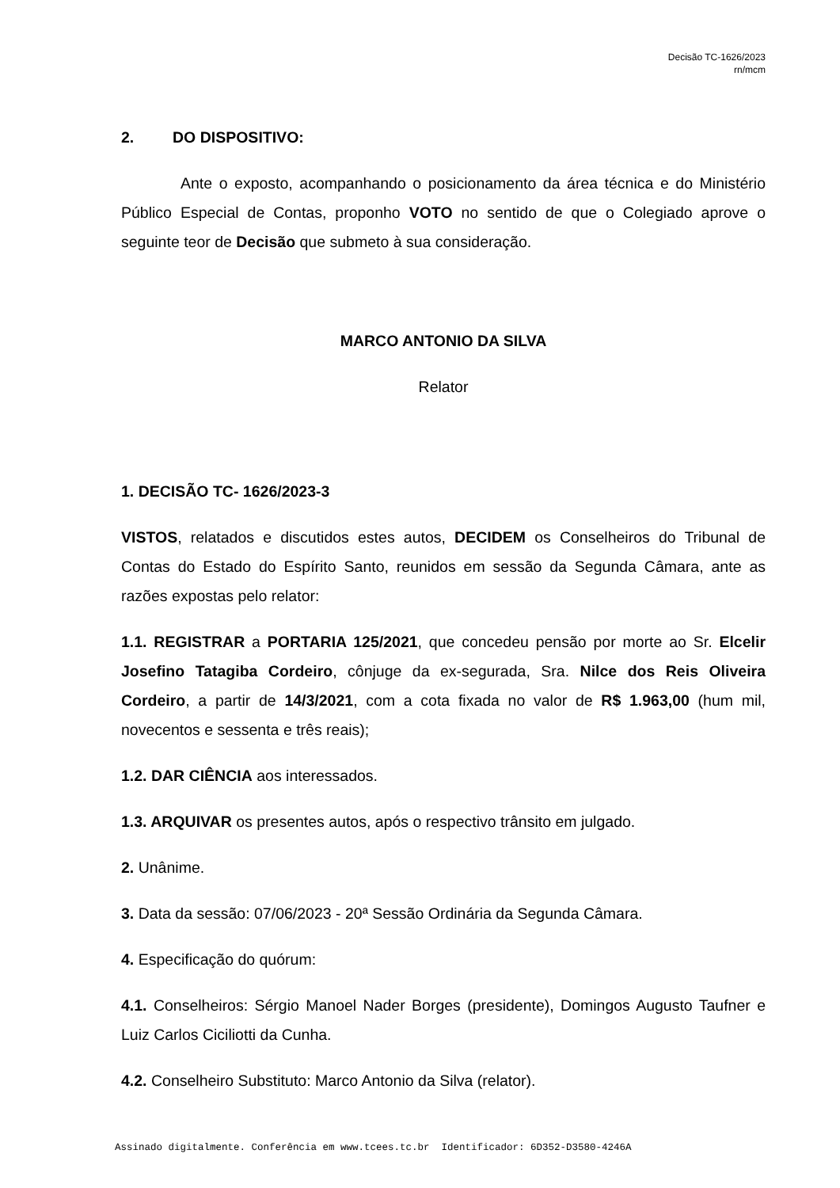Decisão TC-1626/2023
rn/mcm
2. DO DISPOSITIVO:
Ante o exposto, acompanhando o posicionamento da área técnica e do Ministério Público Especial de Contas, proponho VOTO no sentido de que o Colegiado aprove o seguinte teor de Decisão que submeto à sua consideração.
MARCO ANTONIO DA SILVA
Relator
1. DECISÃO TC- 1626/2023-3
VISTOS, relatados e discutidos estes autos, DECIDEM os Conselheiros do Tribunal de Contas do Estado do Espírito Santo, reunidos em sessão da Segunda Câmara, ante as razões expostas pelo relator:
1.1. REGISTRAR a PORTARIA 125/2021, que concedeu pensão por morte ao Sr. Elcelir Josefino Tatagiba Cordeiro, cônjuge da ex-segurada, Sra. Nilce dos Reis Oliveira Cordeiro, a partir de 14/3/2021, com a cota fixada no valor de R$ 1.963,00 (hum mil, novecentos e sessenta e três reais);
1.2. DAR CIÊNCIA aos interessados.
1.3. ARQUIVAR os presentes autos, após o respectivo trânsito em julgado.
2. Unânime.
3. Data da sessão: 07/06/2023 - 20ª Sessão Ordinária da Segunda Câmara.
4. Especificação do quórum:
4.1. Conselheiros: Sérgio Manoel Nader Borges (presidente), Domingos Augusto Taufner e Luiz Carlos Ciciliotti da Cunha.
4.2. Conselheiro Substituto: Marco Antonio da Silva (relator).
Assinado digitalmente. Conferência em www.tcees.tc.br Identificador: 6D352-D3580-4246A